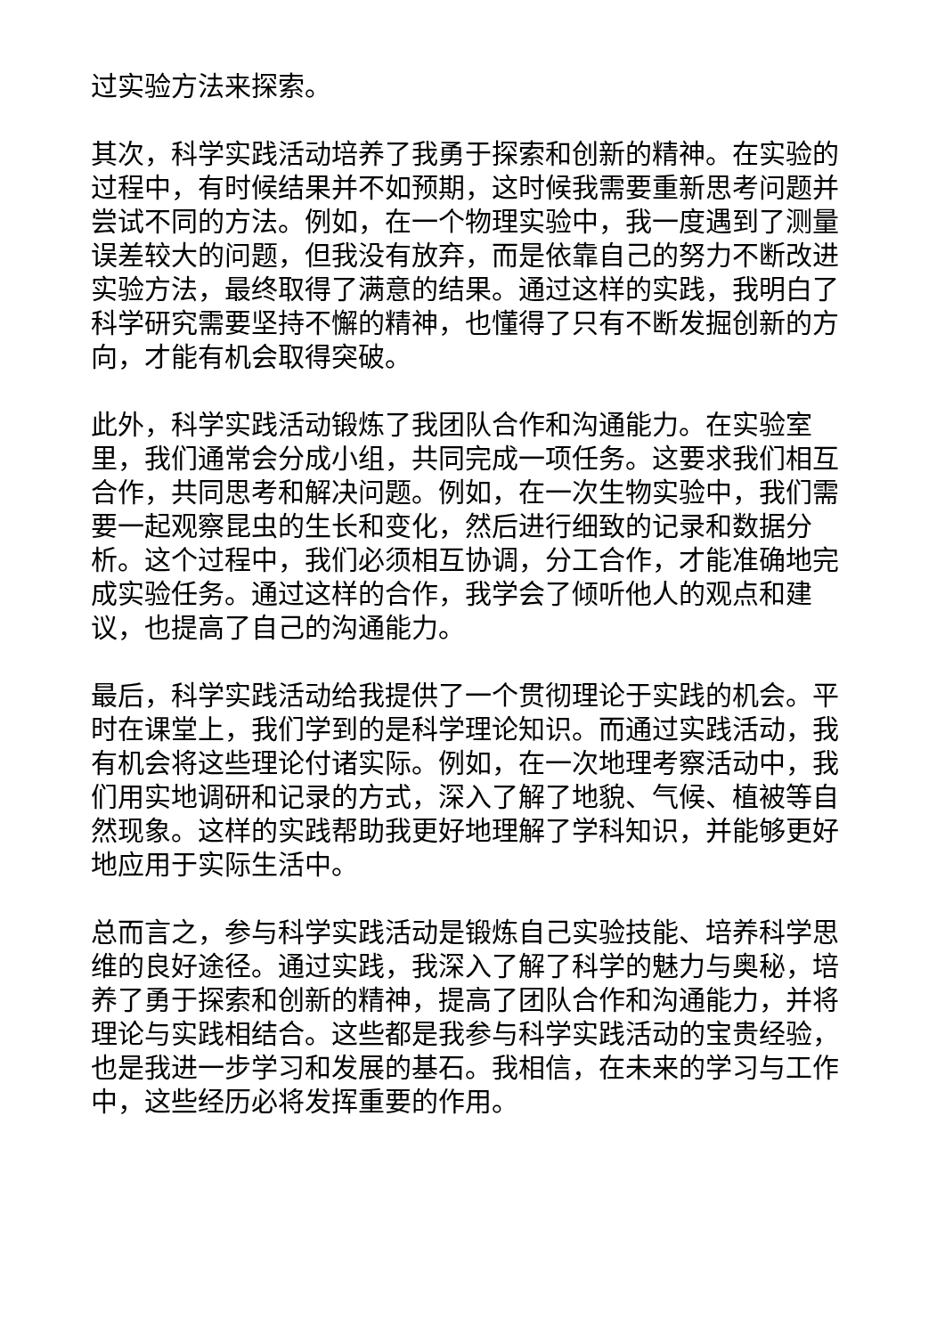过实验方法来探索。
其次，科学实践活动培养了我勇于探索和创新的精神。在实验的过程中，有时候结果并不如预期，这时候我需要重新思考问题并尝试不同的方法。例如，在一个物理实验中，我一度遇到了测量误差较大的问题，但我没有放弃，而是依靠自己的努力不断改进实验方法，最终取得了满意的结果。通过这样的实践，我明白了科学研究需要坚持不懈的精神，也懂得了只有不断发掘创新的方向，才能有机会取得突破。
此外，科学实践活动锻炼了我团队合作和沟通能力。在实验室里，我们通常会分成小组，共同完成一项任务。这要求我们相互合作，共同思考和解决问题。例如，在一次生物实验中，我们需要一起观察昆虫的生长和变化，然后进行细致的记录和数据分析。这个过程中，我们必须相互协调，分工合作，才能准确地完成实验任务。通过这样的合作，我学会了倾听他人的观点和建议，也提高了自己的沟通能力。
最后，科学实践活动给我提供了一个贯彻理论于实践的机会。平时在课堂上，我们学到的是科学理论知识。而通过实践活动，我有机会将这些理论付诸实际。例如，在一次地理考察活动中，我们用实地调研和记录的方式，深入了解了地貌、气候、植被等自然现象。这样的实践帮助我更好地理解了学科知识，并能够更好地应用于实际生活中。
总而言之，参与科学实践活动是锻炼自己实验技能、培养科学思维的良好途径。通过实践，我深入了解了科学的魅力与奥秘，培养了勇于探索和创新的精神，提高了团队合作和沟通能力，并将理论与实践相结合。这些都是我参与科学实践活动的宝贵经验，也是我进一步学习和发展的基石。我相信，在未来的学习与工作中，这些经历必将发挥重要的作用。